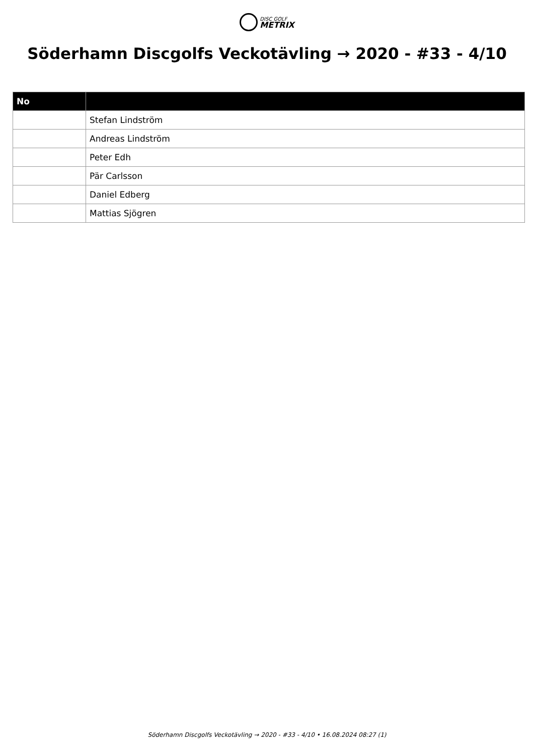DISC GOLF METRIX
Söderhamn Discgolfs Veckotävling → 2020 - #33 - 4/10
| No | |
| --- | --- |
| | Stefan Lindström |
| | Andreas Lindström |
| | Peter Edh |
| | Pär Carlsson |
| | Daniel Edberg |
| | Mattias Sjögren |
Söderhamn Discgolfs Veckotävling → 2020 - #33 - 4/10 • 16.08.2024 08:27 (1)